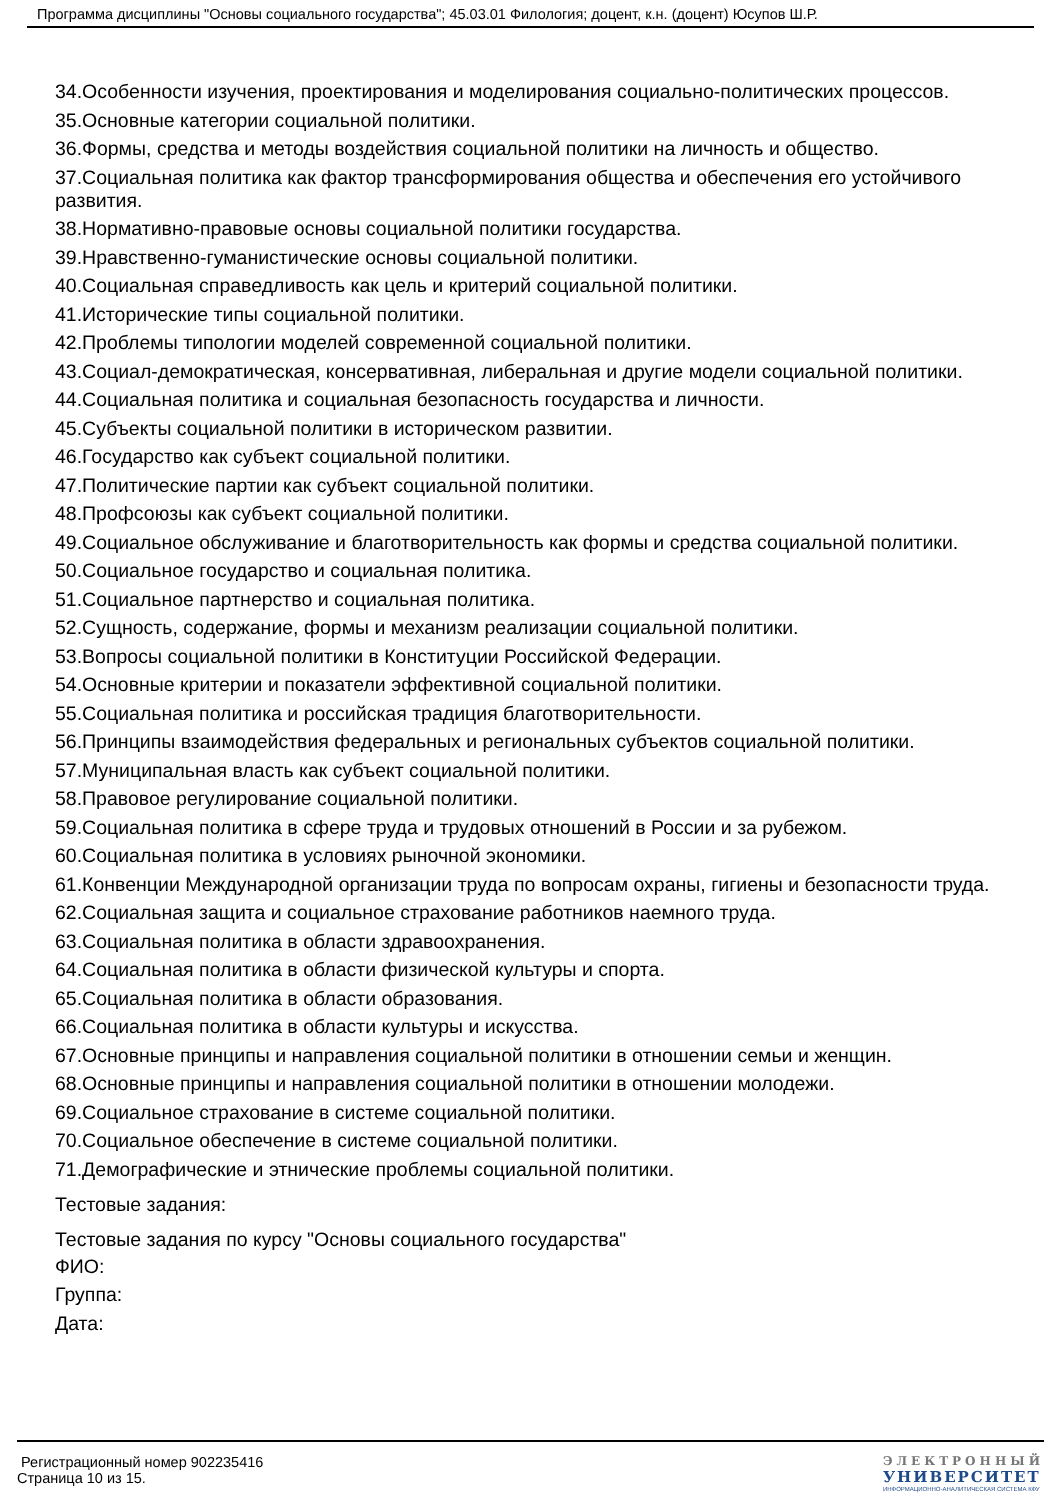Программа дисциплины "Основы социального государства"; 45.03.01 Филология; доцент, к.н. (доцент) Юсупов Ш.Р.
34.Особенности изучения, проектирования и моделирования социально-политических процессов.
35.Основные категории социальной политики.
36.Формы, средства и методы воздействия социальной политики на личность и общество.
37.Социальная политика как фактор трансформирования общества и обеспечения его устойчивого развития.
38.Нормативно-правовые основы социальной политики государства.
39.Нравственно-гуманистические основы социальной политики.
40.Социальная справедливость как цель и критерий социальной политики.
41.Исторические типы социальной политики.
42.Проблемы типологии моделей современной социальной политики.
43.Социал-демократическая, консервативная, либеральная и другие модели социальной политики.
44.Социальная политика и социальная безопасность государства и личности.
45.Субъекты социальной политики в историческом развитии.
46.Государство как субъект социальной политики.
47.Политические партии как субъект социальной политики.
48.Профсоюзы как субъект социальной политики.
49.Социальное обслуживание и благотворительность как формы и средства социальной политики.
50.Социальное государство и социальная политика.
51.Социальное партнерство и социальная политика.
52.Сущность, содержание, формы и механизм реализации социальной политики.
53.Вопросы социальной политики в Конституции Российской Федерации.
54.Основные критерии и показатели эффективной социальной политики.
55.Социальная политика и российская традиция благотворительности.
56.Принципы взаимодействия федеральных и региональных субъектов социальной политики.
57.Муниципальная власть как субъект социальной политики.
58.Правовое регулирование социальной политики.
59.Социальная политика в сфере труда и трудовых отношений в России и за рубежом.
60.Социальная политика в условиях рыночной экономики.
61.Конвенции Международной организации труда по вопросам охраны, гигиены и безопасности труда.
62.Социальная защита и социальное страхование работников наемного труда.
63.Социальная политика в области здравоохранения.
64.Социальная политика в области физической культуры и спорта.
65.Социальная политика в области образования.
66.Социальная политика в области культуры и искусства.
67.Основные принципы и направления социальной политики в отношении семьи и женщин.
68.Основные принципы и направления социальной политики в отношении молодежи.
69.Социальное страхование в системе социальной политики.
70.Социальное обеспечение в системе социальной политики.
71.Демографические и этнические проблемы социальной политики.
Тестовые задания:
Тестовые задания по курсу "Основы социального государства"
ФИО:
Группа:
Дата:
Регистрационный номер 902235416
Страница 10 из 15.
ЭЛЕКТРОННЫЙ
УНИВЕРСИТЕТ
ИНФОРМАЦИОННО-АНАЛИТИЧЕСКАЯ СИСТЕМА КФУ